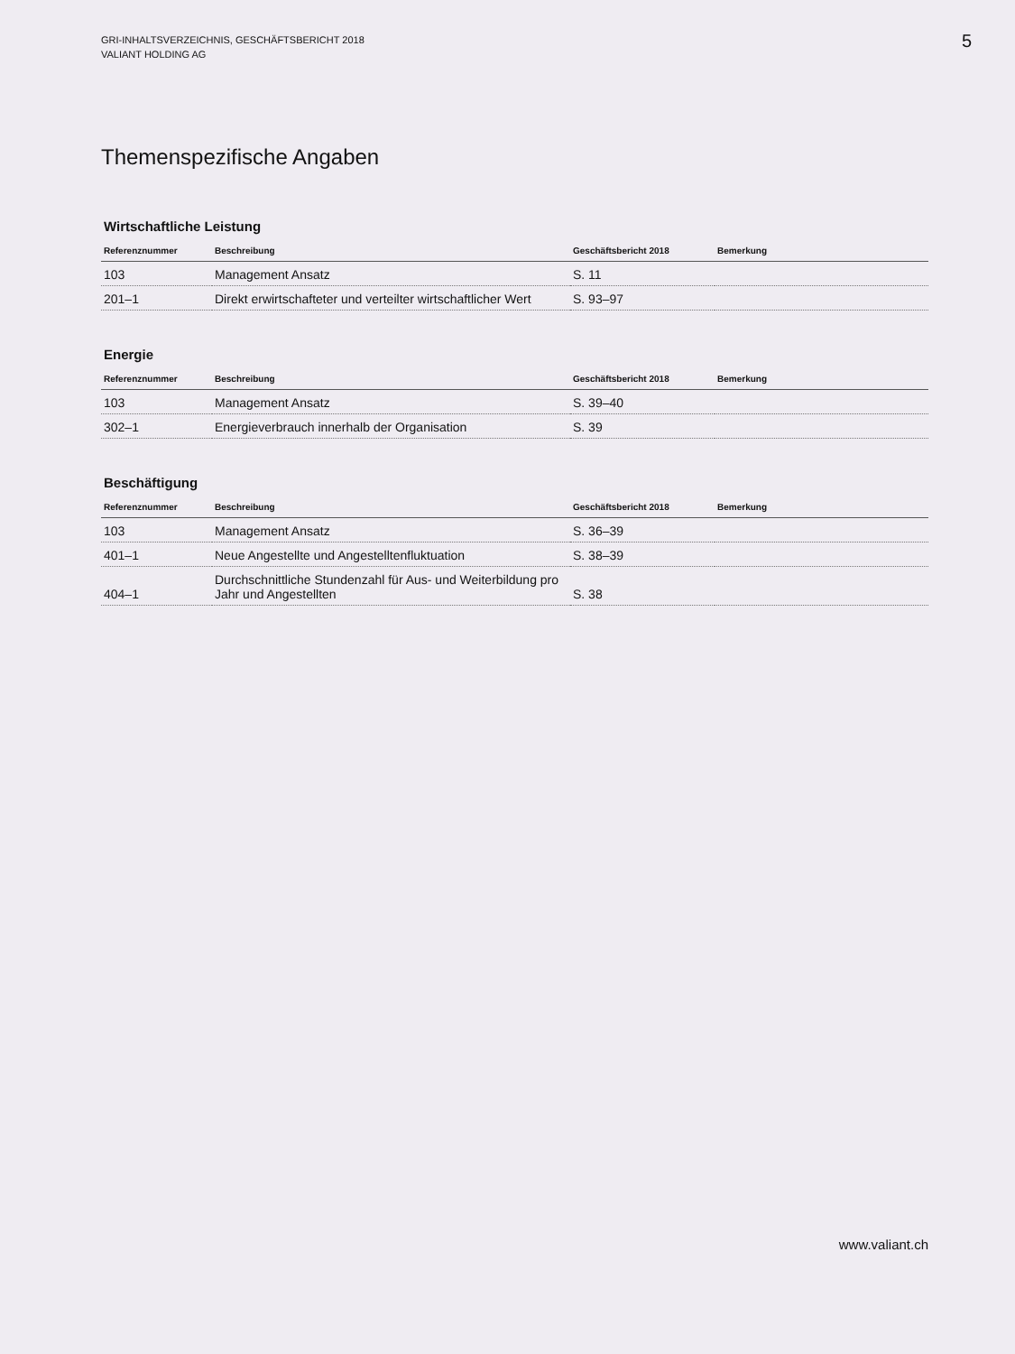GRI-INHALTSVERZEICHNIS, GESCHÄFTSBERICHT 2018
VALIANT HOLDING AG
5
Themenspezifische Angaben
Wirtschaftliche Leistung
| Referenznummer | Beschreibung | Geschäftsbericht 2018 | Bemerkung |
| --- | --- | --- | --- |
| 103 | Management Ansatz | S. 11 | |
| 201–1 | Direkt erwirtschafteter und verteilter wirtschaftlicher Wert | S. 93–97 | |
Energie
| Referenznummer | Beschreibung | Geschäftsbericht 2018 | Bemerkung |
| --- | --- | --- | --- |
| 103 | Management Ansatz | S. 39–40 | |
| 302–1 | Energieverbrauch innerhalb der Organisation | S. 39 | |
Beschäftigung
| Referenznummer | Beschreibung | Geschäftsbericht 2018 | Bemerkung |
| --- | --- | --- | --- |
| 103 | Management Ansatz | S. 36–39 | |
| 401–1 | Neue Angestellte und Angestelltenfluktuation | S. 38–39 | |
| 404–1 | Durchschnittliche Stundenzahl für Aus- und Weiterbildung pro Jahr und Angestellten | S. 38 | |
www.valiant.ch